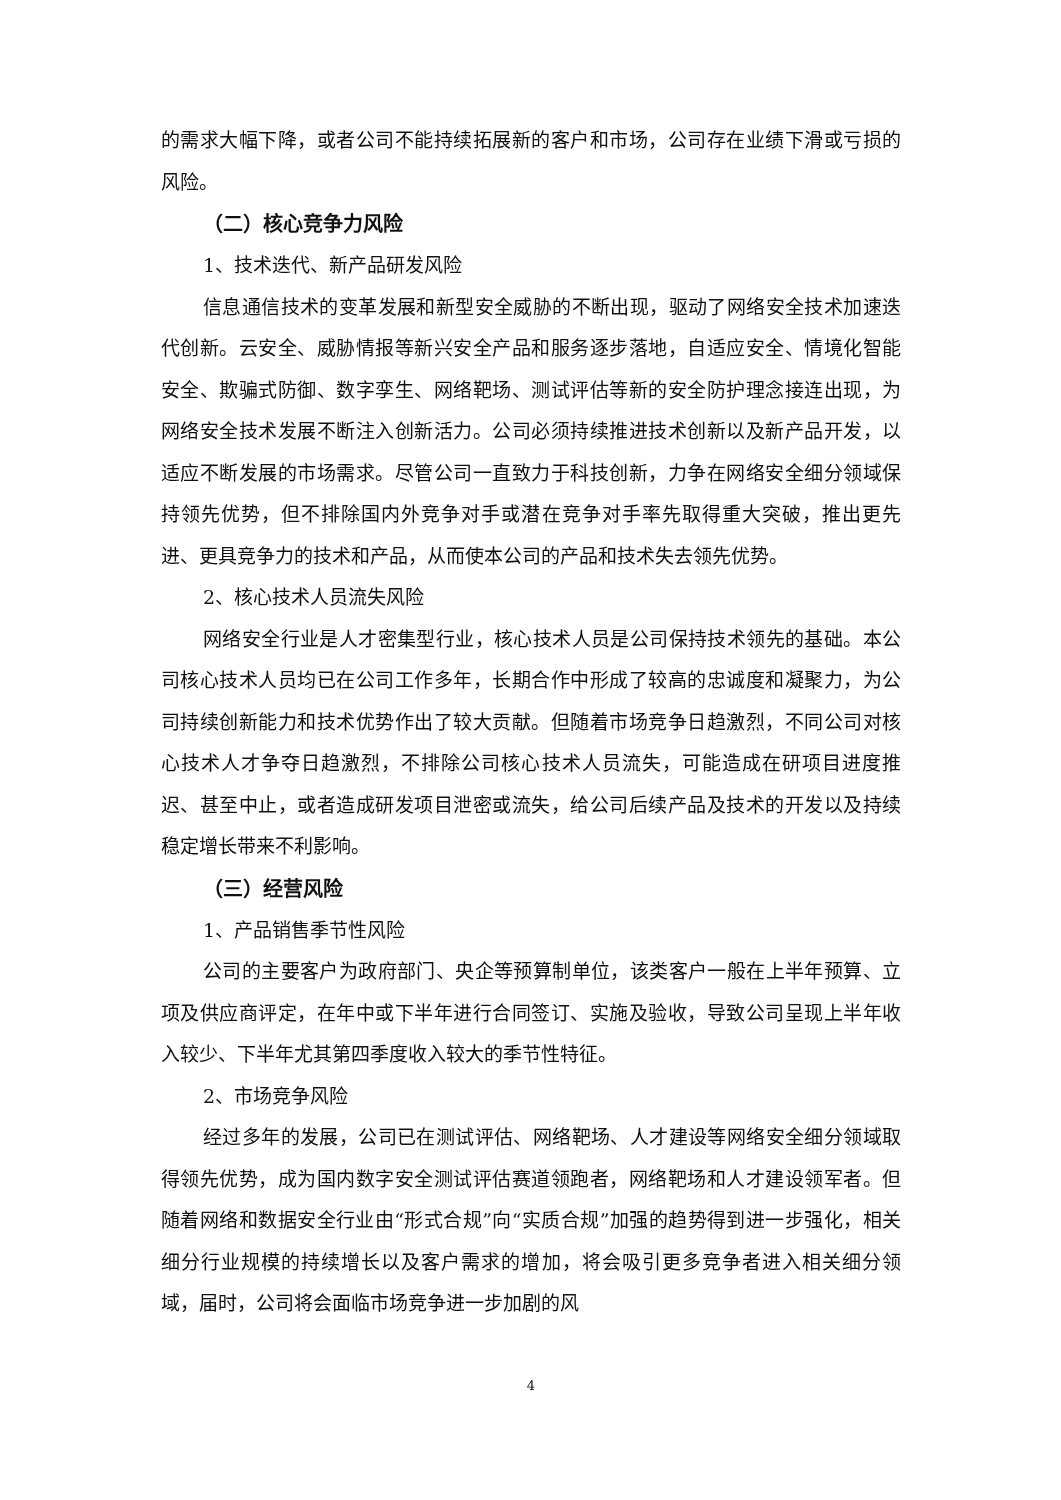的需求大幅下降，或者公司不能持续拓展新的客户和市场，公司存在业绩下滑或亏损的风险。
（二）核心竞争力风险
1、技术迭代、新产品研发风险
信息通信技术的变革发展和新型安全威胁的不断出现，驱动了网络安全技术加速迭代创新。云安全、威胁情报等新兴安全产品和服务逐步落地，自适应安全、情境化智能安全、欺骗式防御、数字孪生、网络靶场、测试评估等新的安全防护理念接连出现，为网络安全技术发展不断注入创新活力。公司必须持续推进技术创新以及新产品开发，以适应不断发展的市场需求。尽管公司一直致力于科技创新，力争在网络安全细分领域保持领先优势，但不排除国内外竞争对手或潜在竞争对手率先取得重大突破，推出更先进、更具竞争力的技术和产品，从而使本公司的产品和技术失去领先优势。
2、核心技术人员流失风险
网络安全行业是人才密集型行业，核心技术人员是公司保持技术领先的基础。本公司核心技术人员均已在公司工作多年，长期合作中形成了较高的忠诚度和凝聚力，为公司持续创新能力和技术优势作出了较大贡献。但随着市场竞争日趋激烈，不同公司对核心技术人才争夺日趋激烈，不排除公司核心技术人员流失，可能造成在研项目进度推迟、甚至中止，或者造成研发项目泄密或流失，给公司后续产品及技术的开发以及持续稳定增长带来不利影响。
（三）经营风险
1、产品销售季节性风险
公司的主要客户为政府部门、央企等预算制单位，该类客户一般在上半年预算、立项及供应商评定，在年中或下半年进行合同签订、实施及验收，导致公司呈现上半年收入较少、下半年尤其第四季度收入较大的季节性特征。
2、市场竞争风险
经过多年的发展，公司已在测试评估、网络靶场、人才建设等网络安全细分领域取得领先优势，成为国内数字安全测试评估赛道领跑者，网络靶场和人才建设领军者。但随着网络和数据安全行业由“形式合规”向“实质合规”加强的趋势得到进一步强化，相关细分行业规模的持续增长以及客户需求的增加，将会吸引更多竞争者进入相关细分领域，届时，公司将会面临市场竞争进一步加剧的风
4